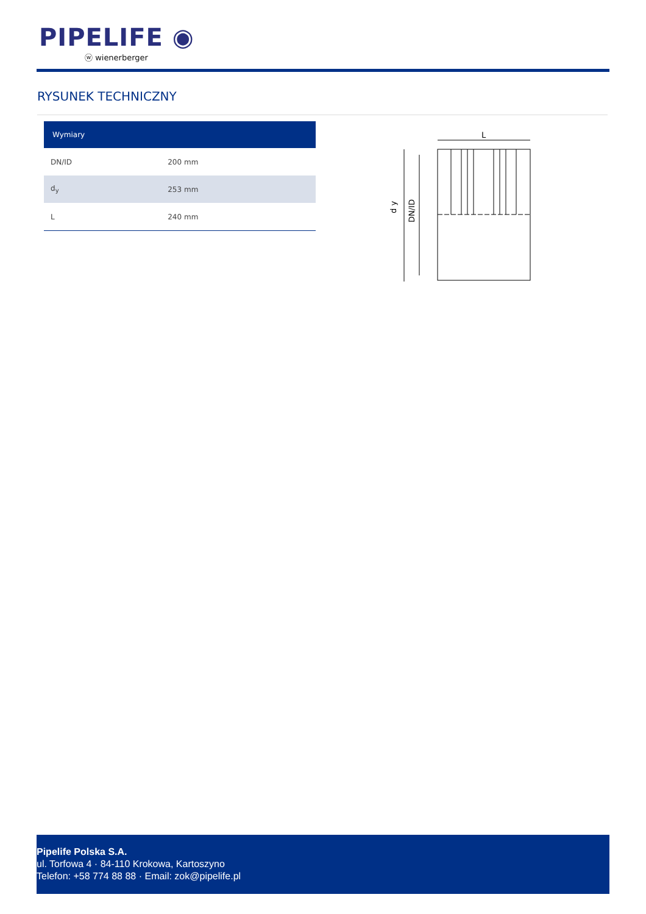PIPELIFE ◉
ⓦ wienerberger
RYSUNEK TECHNICZNY
| Wymiary | |
| --- | --- |
| DN/ID | 200 mm |
| d<sub>y</sub> | 253 mm |
| L | 240 mm |
L
d y
DN/ID
Pipelife Polska S.A.
ul. Torfowa 4 · 84-110 Krokowa, Kartoszyno
Telefon: +58 774 88 88 · Email: zok@pipelife.pl